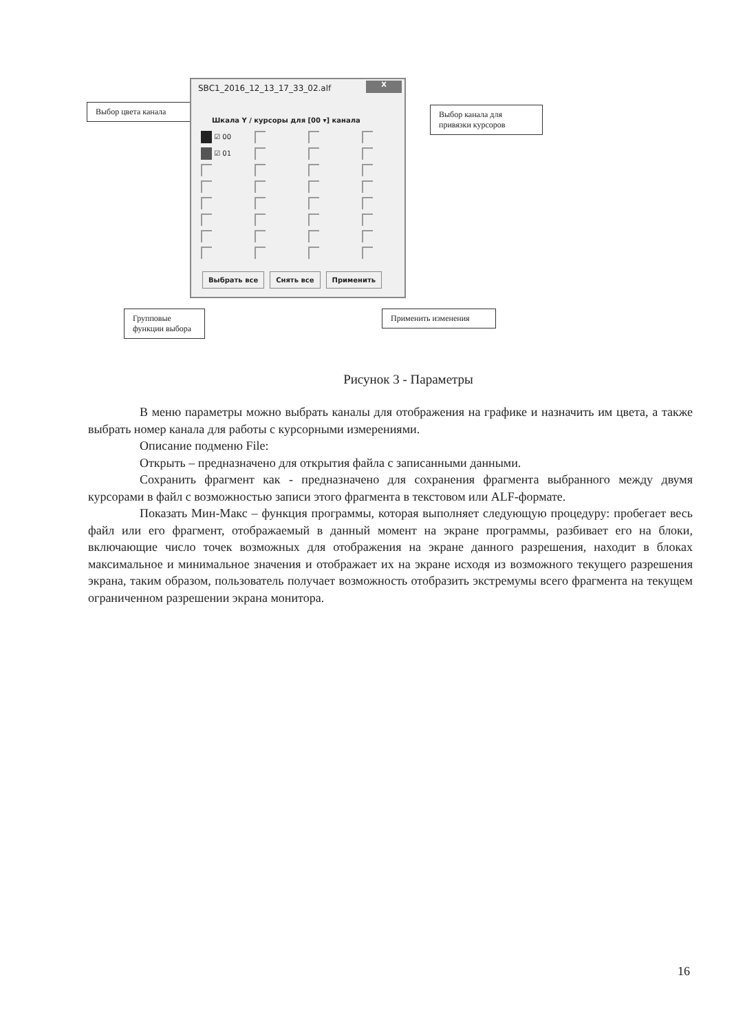Выбор цвета канала
SBC1_2016_12_13_17_33_02.alf
X
Шкала Y / курсоры для [00 ▾] канала
☑ 00
☑ 01
Выбрать все Снять все Применить
Выбор канала для привязки курсоров
Групповые функции выбора
Применить изменения
Рисунок 3 - Параметры
В меню параметры можно выбрать каналы для отображения на графике и назначить им цвета, а также выбрать номер канала для работы с курсорными измерениями.
Описание подменю File:
Открыть – предназначено для открытия файла с записанными данными.
Сохранить фрагмент как - предназначено для сохранения фрагмента выбранного между двумя курсорами в файл с возможностью записи этого фрагмента в текстовом или ALF-формате.
Показать Мин-Макс – функция программы, которая выполняет следующую процедуру: пробегает весь файл или его фрагмент, отображаемый в данный момент на экране программы, разбивает его на блоки, включающие число точек возможных для отображения на экране данного разрешения, находит в блоках максимальное и минимальное значения и отображает их на экране исходя из возможного текущего разрешения экрана, таким образом, пользователь получает возможность отобразить экстремумы всего фрагмента на текущем ограниченном разрешении экрана монитора.
16